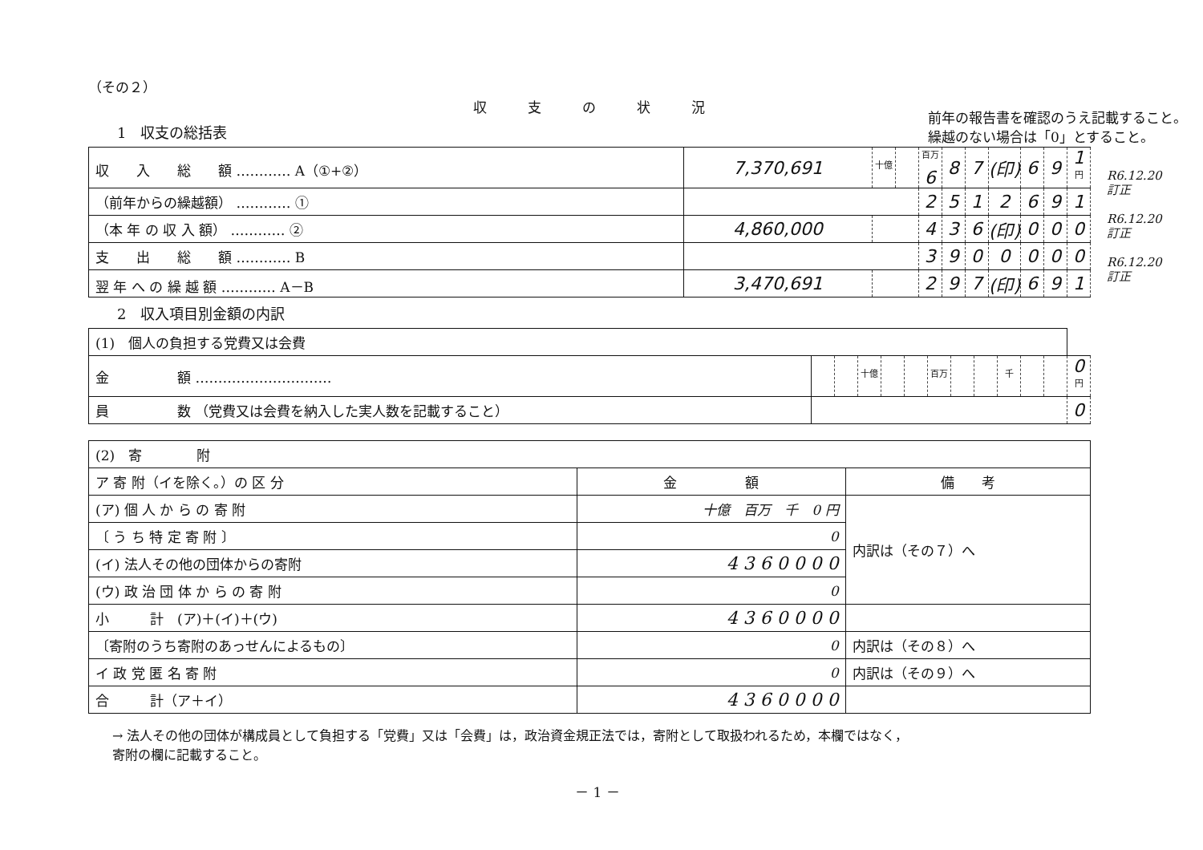（その２）
収　　　支　　　の　　　状　　　況
1　収支の総括表
前年の報告書を確認のうえ記載すること。
繰越のない場合は「0」とすること。
| 収 入 総 額 ………… A（①+②） | 7,370,691 | 十億 | | 百万 6 | 8 | 7 | (印) | 6 | 9 | 1 円 |
| （前年からの繰越額） ………… ① | | | | 2 | 5 | 1 | 2 | 6 | 9 | 1 |
| （本 年 の 収 入 額） ………… ② | 4,860,000 | | | 4 | 3 | 6 | (印) | 0 | 0 | 0 |
| 支 出 総 額 ………… B | | | | 3 | 9 | 0 | 0 | 0 | 0 | 0 |
| 翌 年 へ の 繰 越 額 ………… A－B | 3,470,691 | | | 2 | 9 | 7 | (印) | 6 | 9 | 1 |
R6.12.20 訂正
R6.12.20 訂正
R6.12.20 訂正
2　収入項目別金額の内訳
| (1) 個人の負担する党費又は会費 | | | | | | | | | | | | |
| 金 額 ………………………… | | | 十億 | | | 百万 | | | 千 | | | 0 円 |
| 員 数 （党費又は会費を納入した実人数を記載すること） | | | | | | | | | | | | 0 |
| (2) 寄 附 | | |
| ア 寄 附（イを除く。）の 区 分 | 金 額 | 備 考 |
| (ア) 個 人 か ら の 寄 附 | 十億 百万 千 0 円 | 内訳は（その７）へ |
| 〔 う ち 特 定 寄 附 〕 | 0 | |
| (イ) 法人その他の団体からの寄附 | 4 3 6 0 0 0 0 | |
| (ウ) 政 治 団 体 か ら の 寄 附 | 0 | |
| 小 計 (ア)＋(イ)＋(ウ) | 4 3 6 0 0 0 0 | |
| 〔寄附のうち寄附のあっせんによるもの〕 | 0 | 内訳は（その８）へ |
| イ 政 党 匿 名 寄 附 | 0 | 内訳は（その９）へ |
| 合 計（ア＋イ） | 4 3 6 0 0 0 0 | |
→ 法人その他の団体が構成員として負担する「党費」又は「会費」は，政治資金規正法では，寄附として取扱われるため，本欄ではなく，
寄附の欄に記載すること。
－ 1 －